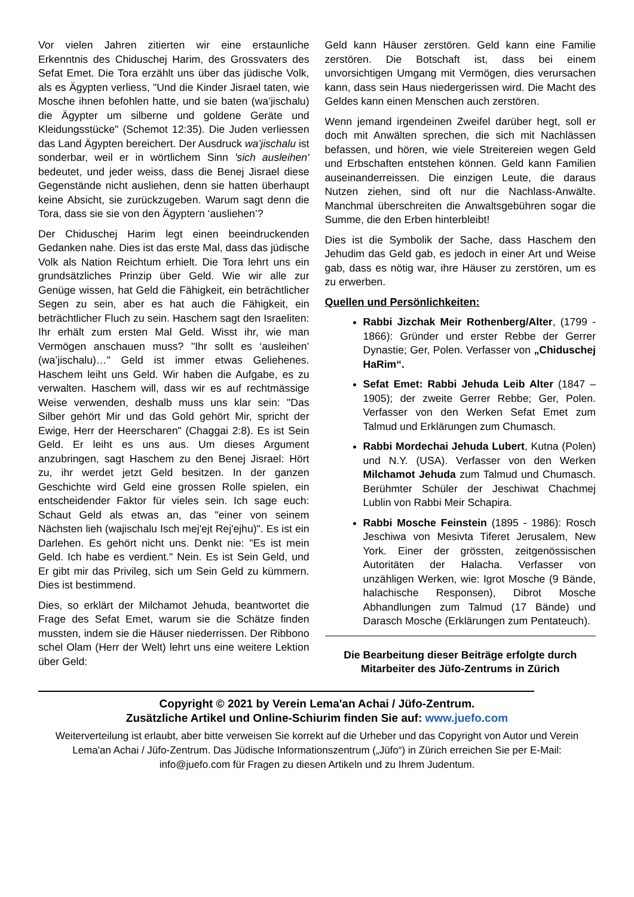Vor vielen Jahren zitierten wir eine erstaunliche Erkenntnis des Chiduschej Harim, des Grossvaters des Sefat Emet. Die Tora erzählt uns über das jüdische Volk, als es Ägypten verliess, "Und die Kinder Jisrael taten, wie Mosche ihnen befohlen hatte, und sie baten (wa’jischalu) die Ägypter um silberne und goldene Geräte und Kleidungsstücke" (Schemot 12:35). Die Juden verliessen das Land Ägypten bereichert. Der Ausdruck wa’jischalu ist sonderbar, weil er in wörtlichem Sinn 'sich ausleihen' bedeutet, und jeder weiss, dass die Benej Jisrael diese Gegenstände nicht ausliehen, denn sie hatten überhaupt keine Absicht, sie zurückzugeben. Warum sagt denn die Tora, dass sie sie von den Ägyptern ‘ausliehen’?
Der Chiduschej Harim legt einen beeindruckenden Gedanken nahe. Dies ist das erste Mal, dass das jüdische Volk als Nation Reichtum erhielt. Die Tora lehrt uns ein grundsätzliches Prinzip über Geld. Wie wir alle zur Genüge wissen, hat Geld die Fähigkeit, ein beträchtlicher Segen zu sein, aber es hat auch die Fähigkeit, ein beträchtlicher Fluch zu sein. Haschem sagt den Israeliten: Ihr erhält zum ersten Mal Geld. Wisst ihr, wie man Vermögen anschauen muss? "Ihr sollt es ‘ausleihen’ (wa’jischalu)…" Geld ist immer etwas Geliehenes. Haschem leiht uns Geld. Wir haben die Aufgabe, es zu verwalten. Haschem will, dass wir es auf rechtmässige Weise verwenden, deshalb muss uns klar sein: "Das Silber gehört Mir und das Gold gehört Mir, spricht der Ewige, Herr der Heerscharen" (Chaggai 2:8). Es ist Sein Geld. Er leiht es uns aus. Um dieses Argument anzubringen, sagt Haschem zu den Benej Jisrael: Hört zu, ihr werdet jetzt Geld besitzen. In der ganzen Geschichte wird Geld eine grossen Rolle spielen, ein entscheidender Faktor für vieles sein. Ich sage euch: Schaut Geld als etwas an, das "einer von seinem Nächsten lieh (wajischalu Isch mej'ejt Rej'ejhu)". Es ist ein Darlehen. Es gehört nicht uns. Denkt nie: "Es ist mein Geld. Ich habe es verdient." Nein. Es ist Sein Geld, und Er gibt mir das Privileg, sich um Sein Geld zu kümmern. Dies ist bestimmend.
Dies, so erklärt der Milchamot Jehuda, beantwortet die Frage des Sefat Emet, warum sie die Schätze finden mussten, indem sie die Häuser niederrissen. Der Ribbono schel Olam (Herr der Welt) lehrt uns eine weitere Lektion über Geld:
Geld kann Häuser zerstören. Geld kann eine Familie zerstören. Die Botschaft ist, dass bei einem unvorsichtigen Umgang mit Vermögen, dies verursachen kann, dass sein Haus niedergerissen wird. Die Macht des Geldes kann einen Menschen auch zerstören.
Wenn jemand irgendeinen Zweifel darüber hegt, soll er doch mit Anwälten sprechen, die sich mit Nachlässen befassen, und hören, wie viele Streitereien wegen Geld und Erbschaften entstehen können. Geld kann Familien auseinanderreissen. Die einzigen Leute, die daraus Nutzen ziehen, sind oft nur die Nachlass-Anwälte. Manchmal überschreiten die Anwaltsgebühren sogar die Summe, die den Erben hinterbleibt!
Dies ist die Symbolik der Sache, dass Haschem den Jehudim das Geld gab, es jedoch in einer Art und Weise gab, dass es nötig war, ihre Häuser zu zerstören, um es zu erwerben.
Quellen und Persönlichkeiten:
Rabbi Jizchak Meir Rothenberg/Alter, (1799 - 1866): Gründer und erster Rebbe der Gerrer Dynastie; Ger, Polen. Verfasser von „Chiduschej HaRim“.
Sefat Emet: Rabbi Jehuda Leib Alter (1847 – 1905); der zweite Gerrer Rebbe; Ger, Polen. Verfasser von den Werken Sefat Emet zum Talmud und Erklärungen zum Chumasch.
Rabbi Mordechai Jehuda Lubert, Kutna (Polen) und N.Y. (USA). Verfasser von den Werken Milchamot Jehuda zum Talmud und Chumasch. Berühmter Schüler der Jeschiwat Chachmej Lublin von Rabbi Meir Schapira.
Rabbi Mosche Feinstein (1895 - 1986): Rosch Jeschiwa von Mesivta Tiferet Jerusalem, New York. Einer der grössten, zeitgenössischen Autoritäten der Halacha. Verfasser von unzähligen Werken, wie: Igrot Mosche (9 Bände, halachische Responsen), Dibrot Mosche Abhandlungen zum Talmud (17 Bände) und Darasch Mosche (Erklärungen zum Pentateuch).
Die Bearbeitung dieser Beiträge erfolgte durch Mitarbeiter des Jüfo-Zentrums in Zürich
Copyright © 2021 by Verein Lema'an Achai / Jüfo-Zentrum.
Zusätzliche Artikel und Online-Schiurim finden Sie auf: www.juefo.com
Weiterverteilung ist erlaubt, aber bitte verweisen Sie korrekt auf die Urheber und das Copyright von Autor und Verein Lema'an Achai / Jüfo-Zentrum. Das Jüdische Informationszentrum („Jüfo“) in Zürich erreichen Sie per E-Mail: info@juefo.com für Fragen zu diesen Artikeln und zu Ihrem Judentum.